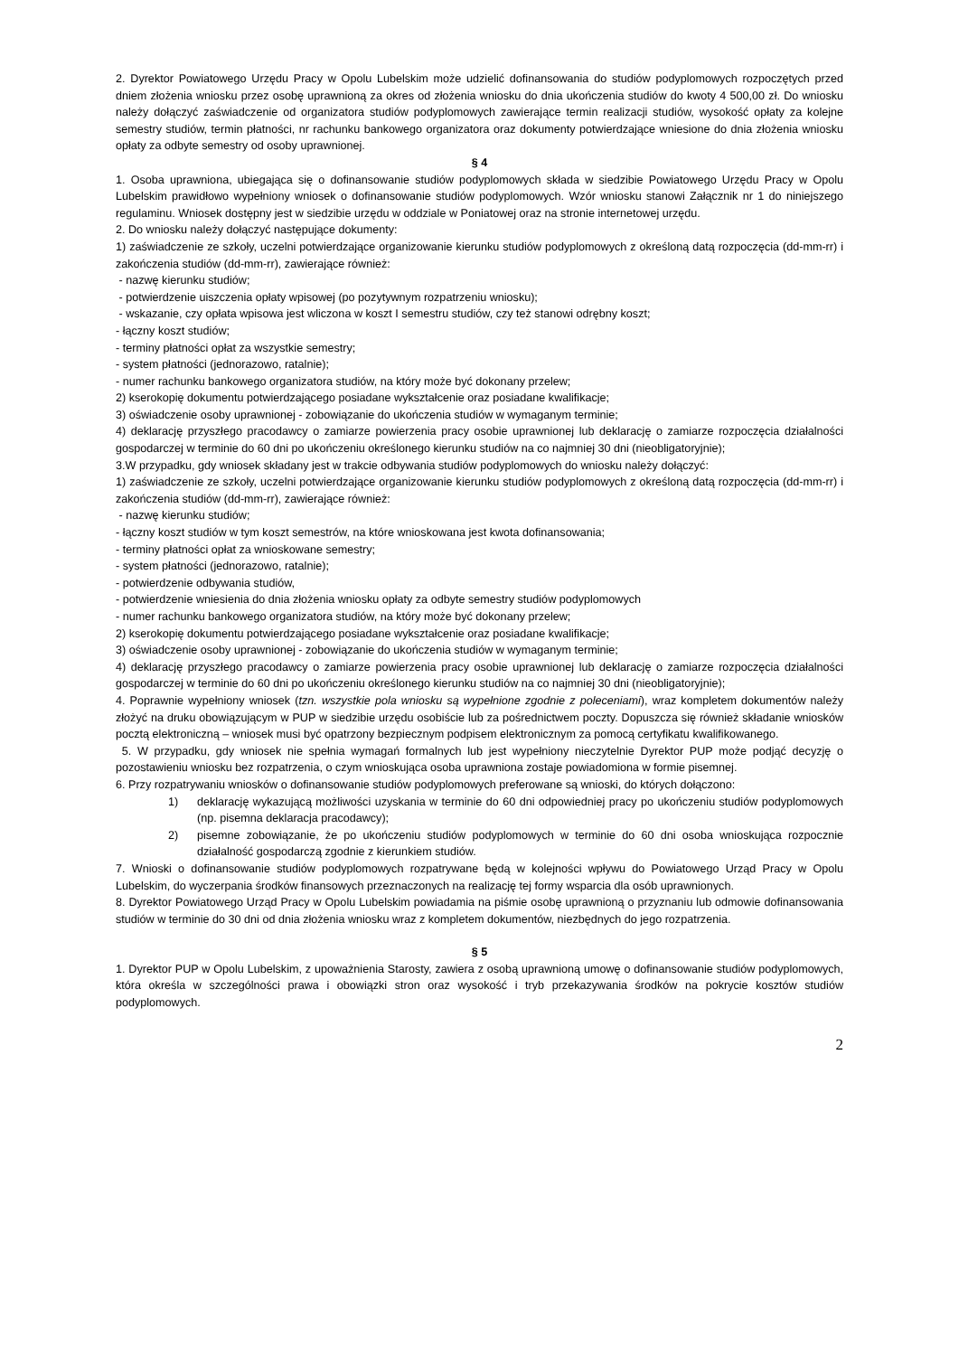2. Dyrektor Powiatowego Urzędu Pracy w Opolu Lubelskim może udzielić dofinansowania do studiów podyplomowych rozpoczętych przed dniem złożenia wniosku przez osobę uprawnioną za okres od złożenia wniosku do dnia ukończenia studiów do kwoty 4 500,00 zł. Do wniosku należy dołączyć zaświadczenie od organizatora studiów podyplomowych zawierające termin realizacji studiów, wysokość opłaty za kolejne semestry studiów, termin płatności, nr rachunku bankowego organizatora oraz dokumenty potwierdzające wniesione do dnia złożenia wniosku opłaty za odbyte semestry od osoby uprawnionej.
§ 4
1. Osoba uprawniona, ubiegająca się o dofinansowanie studiów podyplomowych składa w siedzibie Powiatowego Urzędu Pracy w Opolu Lubelskim prawidłowo wypełniony wniosek o dofinansowanie studiów podyplomowych. Wzór wniosku stanowi Załącznik nr 1 do niniejszego regulaminu. Wniosek dostępny jest w siedzibie urzędu w oddziale w Poniatowej oraz na stronie internetowej urzędu.
2. Do wniosku należy dołączyć następujące dokumenty:
1) zaświadczenie ze szkoły, uczelni potwierdzające organizowanie kierunku studiów podyplomowych z określoną datą rozpoczęcia (dd-mm-rr) i zakończenia studiów (dd-mm-rr), zawierające również:
- nazwę kierunku studiów;
- potwierdzenie uiszczenia opłaty wpisowej (po pozytywnym rozpatrzeniu wniosku);
- wskazanie, czy opłata wpisowa jest wliczona w koszt I semestru studiów, czy też stanowi odrębny koszt;
- łączny koszt studiów;
- terminy płatności opłat za wszystkie semestry;
- system płatności (jednorazowo, ratalnie);
- numer rachunku bankowego organizatora studiów, na który może być dokonany przelew;
2) kserokopię dokumentu potwierdzającego posiadane wykształcenie oraz posiadane kwalifikacje;
3) oświadczenie osoby uprawnionej - zobowiązanie do ukończenia studiów w wymaganym terminie;
4) deklarację przyszłego pracodawcy o zamiarze powierzenia pracy osobie uprawnionej lub deklarację o zamiarze rozpoczęcia działalności gospodarczej w terminie do 60 dni po ukończeniu określonego kierunku studiów na co najmniej 30 dni (nieobligatoryjnie);
3.W przypadku, gdy wniosek składany jest w trakcie odbywania studiów podyplomowych do wniosku należy dołączyć:
1) zaświadczenie ze szkoły, uczelni potwierdzające organizowanie kierunku studiów podyplomowych z określoną datą rozpoczęcia (dd-mm-rr) i zakończenia studiów (dd-mm-rr), zawierające również:
- nazwę kierunku studiów;
- łączny koszt studiów w tym koszt semestrów, na które wnioskowana jest kwota dofinansowania;
- terminy płatności opłat za wnioskowane semestry;
- system płatności (jednorazowo, ratalnie);
- potwierdzenie odbywania studiów,
- potwierdzenie wniesienia do dnia złożenia wniosku opłaty za odbyte semestry studiów podyplomowych
- numer rachunku bankowego organizatora studiów, na który może być dokonany przelew;
2) kserokopię dokumentu potwierdzającego posiadane wykształcenie oraz posiadane kwalifikacje;
3) oświadczenie osoby uprawnionej - zobowiązanie do ukończenia studiów w wymaganym terminie;
4) deklarację przyszłego pracodawcy o zamiarze powierzenia pracy osobie uprawnionej lub deklarację o zamiarze rozpoczęcia działalności gospodarczej w terminie do 60 dni po ukończeniu określonego kierunku studiów na co najmniej 30 dni (nieobligatoryjnie);
4. Poprawnie wypełniony wniosek (tzn. wszystkie pola wniosku są wypełnione zgodnie z poleceniami), wraz kompletem dokumentów należy złożyć na druku obowiązującym w PUP w siedzibie urzędu osobiście lub za pośrednictwem poczty. Dopuszcza się również składanie wniosków pocztą elektroniczną – wniosek musi być opatrzony bezpiecznym podpisem elektronicznym za pomocą certyfikatu kwalifikowanego.
5. W przypadku, gdy wniosek nie spełnia wymagań formalnych lub jest wypełniony nieczytelnie Dyrektor PUP może podjąć decyzję o pozostawieniu wniosku bez rozpatrzenia, o czym wnioskująca osoba uprawniona zostaje powiadomiona w formie pisemnej.
6. Przy rozpatrywaniu wniosków o dofinansowanie studiów podyplomowych preferowane są wnioski, do których dołączono:
1) deklarację wykazującą możliwości uzyskania w terminie do 60 dni odpowiedniej pracy po ukończeniu studiów podyplomowych (np. pisemna deklaracja pracodawcy);
2) pisemne zobowiązanie, że po ukończeniu studiów podyplomowych w terminie do 60 dni osoba wnioskująca rozpocznie działalność gospodarczą zgodnie z kierunkiem studiów.
7. Wnioski o dofinansowanie studiów podyplomowych rozpatrywane będą w kolejności wpływu do Powiatowego Urząd Pracy w Opolu Lubelskim, do wyczerpania środków finansowych przeznaczonych na realizację tej formy wsparcia dla osób uprawnionych.
8. Dyrektor Powiatowego Urząd Pracy w Opolu Lubelskim powiadamia na piśmie osobę uprawnioną o przyznaniu lub odmowie dofinansowania studiów w terminie do 30 dni od dnia złożenia wniosku wraz z kompletem dokumentów, niezbędnych do jego rozpatrzenia.
§ 5
1. Dyrektor PUP w Opolu Lubelskim, z upoważnienia Starosty, zawiera z osobą uprawnioną umowę o dofinansowanie studiów podyplomowych, która określa w szczególności prawa i obowiązki stron oraz wysokość i tryb przekazywania środków na pokrycie kosztów studiów podyplomowych.
2